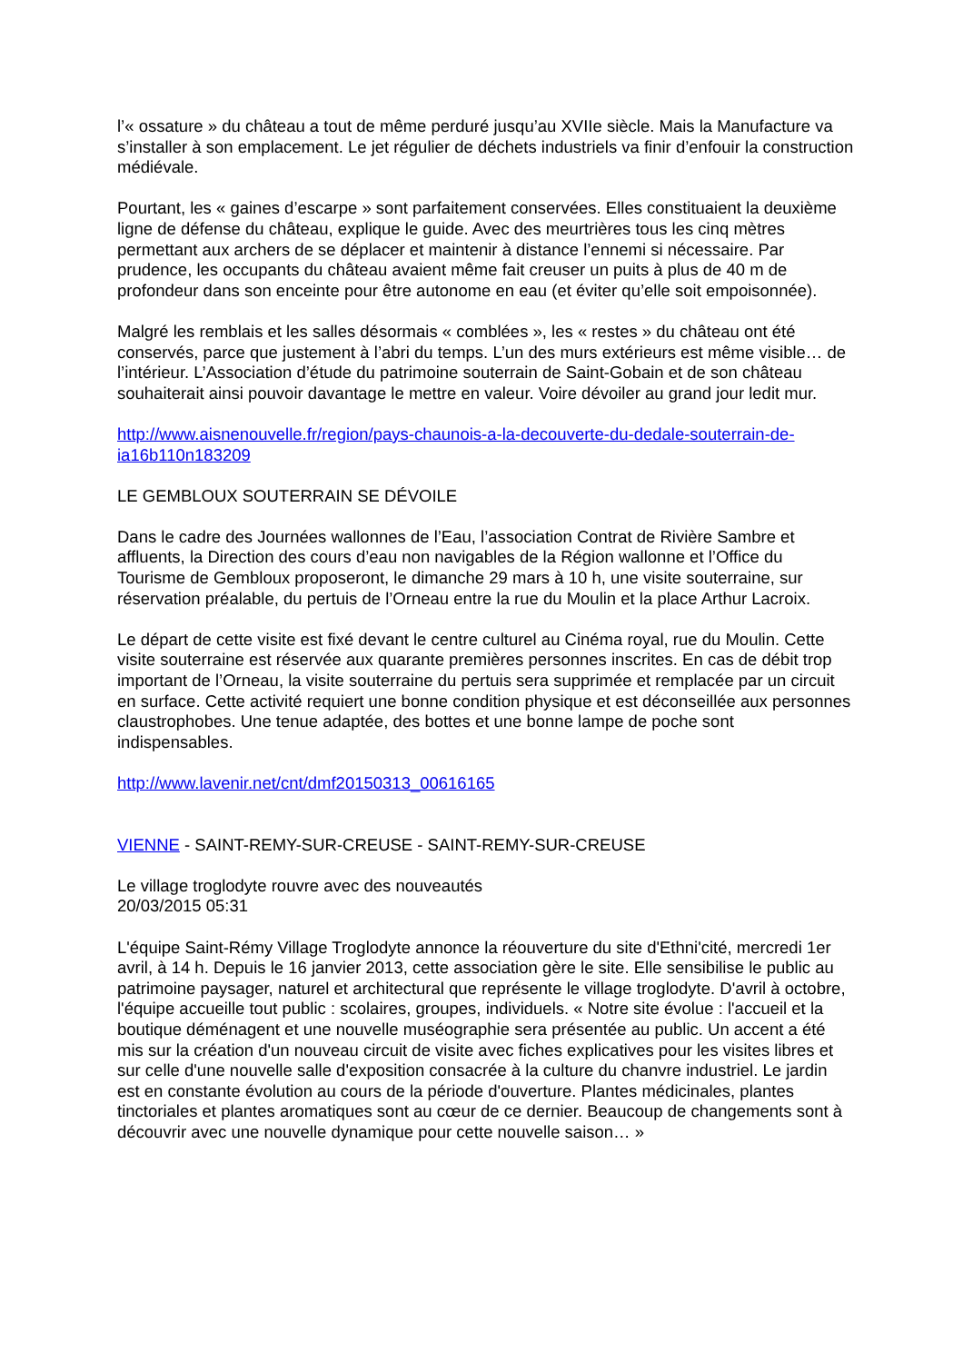l’« ossature » du château a tout de même perduré jusqu’au XVIIe siècle. Mais la Manufacture va s’installer à son emplacement. Le jet régulier de déchets industriels va finir d’enfouir la construction médiévale.
Pourtant, les « gaines d’escarpe » sont parfaitement conservées. Elles constituaient la deuxième ligne de défense du château, explique le guide. Avec des meurtrières tous les cinq mètres permettant aux archers de se déplacer et maintenir à distance l’ennemi si nécessaire. Par prudence, les occupants du château avaient même fait creuser un puits à plus de 40 m de profondeur dans son enceinte pour être autonome en eau (et éviter qu’elle soit empoisonnée).
Malgré les remblais et les salles désormais « comblées », les « restes » du château ont été conservés, parce que justement à l’abri du temps. L’un des murs extérieurs est même visible… de l’intérieur. L’Association d’étude du patrimoine souterrain de Saint-Gobain et de son château souhaiterait ainsi pouvoir davantage le mettre en valeur. Voire dévoiler au grand jour ledit mur.
http://www.aisnenouvelle.fr/region/pays-chaunois-a-la-decouverte-du-dedale-souterrain-de-ia16b110n183209
LE GEMBLOUX SOUTERRAIN SE DÉVOILE
Dans le cadre des Journées wallonnes de l’Eau, l’association Contrat de Rivière Sambre et affluents, la Direction des cours d’eau non navigables de la Région wallonne et l’Office du Tourisme de Gembloux proposeront, le dimanche 29 mars à 10 h, une visite souterraine, sur réservation préalable, du pertuis de l’Orneau entre la rue du Moulin et la place Arthur Lacroix.
Le départ de cette visite est fixé devant le centre culturel au Cinéma royal, rue du Moulin. Cette visite souterraine est réservée aux quarante premières personnes inscrites. En cas de débit trop important de l’Orneau, la visite souterraine du pertuis sera supprimée et remplacée par un circuit en surface. Cette activité requiert une bonne condition physique et est déconseillée aux personnes claustrophobes. Une tenue adaptée, des bottes et une bonne lampe de poche sont indispensables.
http://www.lavenir.net/cnt/dmf20150313_00616165
VIENNE - SAINT-REMY-SUR-CREUSE - SAINT-REMY-SUR-CREUSE
Le village troglodyte rouvre avec des nouveautés
20/03/2015 05:31
L'équipe Saint-Rémy Village Troglodyte annonce la réouverture du site d'Ethni'cité, mercredi 1er avril, à 14 h. Depuis le 16 janvier 2013, cette association gère le site. Elle sensibilise le public au patrimoine paysager, naturel et architectural que représente le village troglodyte. D'avril à octobre, l'équipe accueille tout public : scolaires, groupes, individuels. « Notre site évolue : l'accueil et la boutique déménagent et une nouvelle muséographie sera présentée au public. Un accent a été mis sur la création d'un nouveau circuit de visite avec fiches explicatives pour les visites libres et sur celle d'une nouvelle salle d'exposition consacrée à la culture du chanvre industriel. Le jardin est en constante évolution au cours de la période d'ouverture. Plantes médicinales, plantes tinctoriales et plantes aromatiques sont au cœur de ce dernier. Beaucoup de changements sont à découvrir avec une nouvelle dynamique pour cette nouvelle saison… »